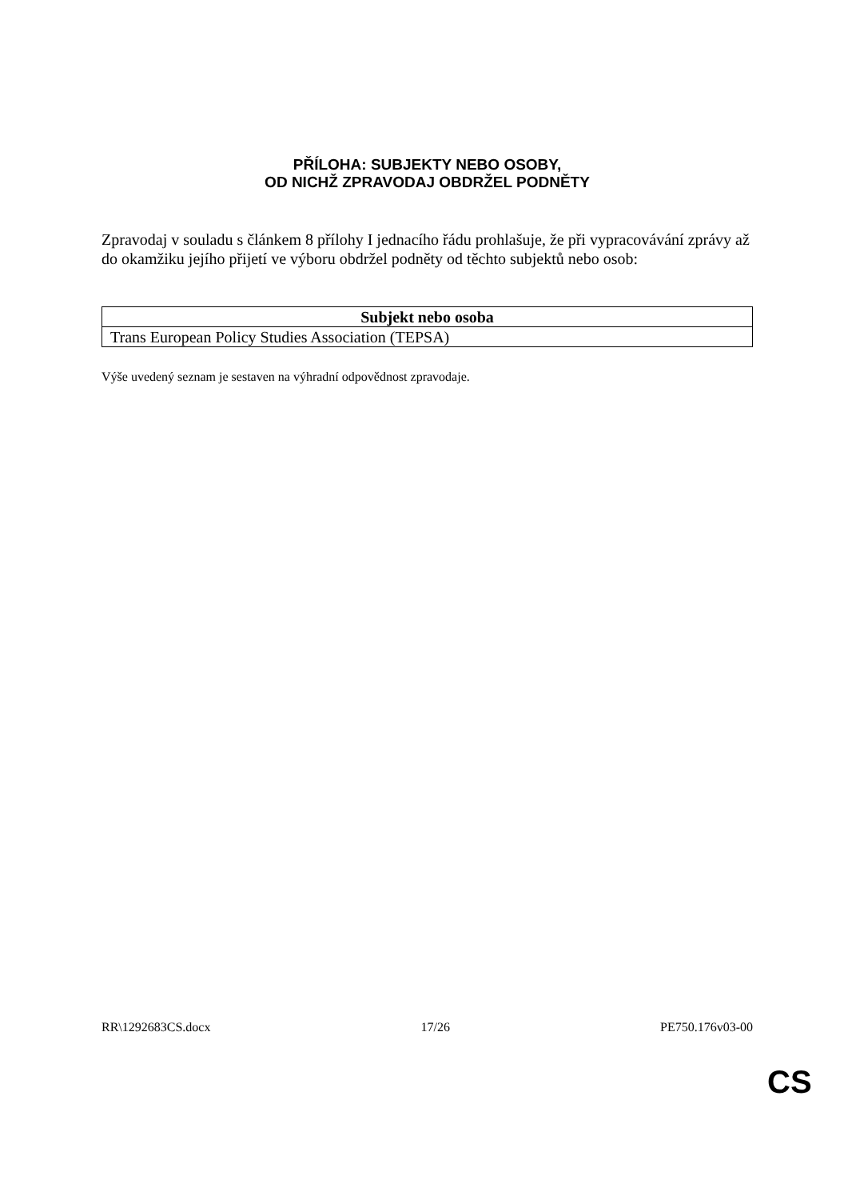PŘÍLOHA: SUBJEKTY NEBO OSOBY,
OD NICHŽ ZPRAVODAJ OBDRŽEL PODNĚTY
Zpravodaj v souladu s článkem 8 přílohy I jednacího řádu prohlašuje, že při vypracovávání zprávy až do okamžiku jejího přijetí ve výboru obdržel podněty od těchto subjektů nebo osob:
| Subjekt nebo osoba |
| --- |
| Trans European Policy Studies Association (TEPSA) |
Výše uvedený seznam je sestaven na výhradní odpovědnost zpravodaje.
RR\1292683CS.docx 17/26 PE750.176v03-00
CS